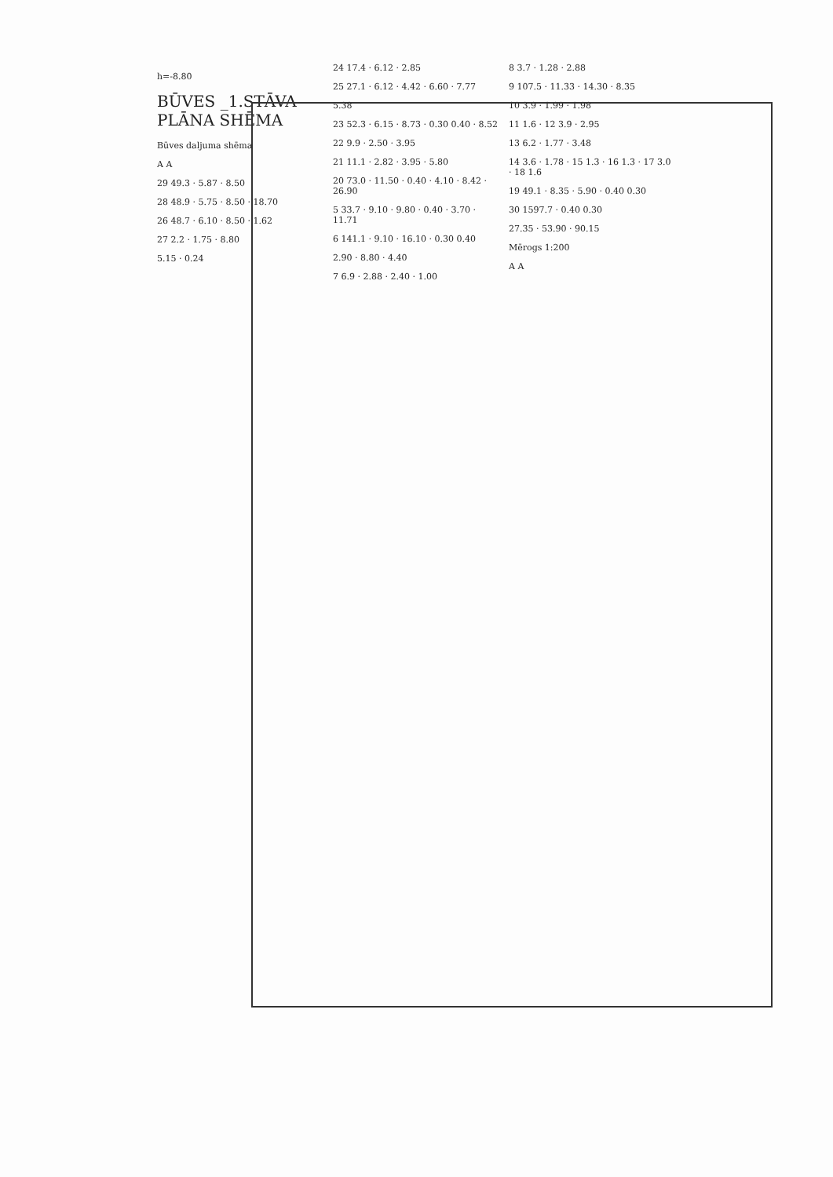h=-8.80
BŪVES _1.STĀVA PLĀNA SHĒMA
Būves daljuma shēma
A A
29 49.3 · 5.87 · 8.50
28 48.9 · 5.75 · 8.50 · 18.70
26 48.7 · 6.10 · 8.50 · 1.62
27 2.2 · 1.75 · 8.80
5.15 · 0.24
24 17.4 · 6.12 · 2.85
25 27.1 · 6.12 · 4.42 · 6.60 · 7.77
5.38
23 52.3 · 6.15 · 8.73 · 0.30 0.40 · 8.52
22 9.9 · 2.50 · 3.95
21 11.1 · 2.82 · 3.95 · 5.80
20 73.0 · 11.50 · 0.40 · 4.10 · 8.42 · 26.90
5 33.7 · 9.10 · 9.80 · 0.40 · 3.70 · 11.71
6 141.1 · 9.10 · 16.10 · 0.30 0.40
2.90 · 8.80 · 4.40
7 6.9 · 2.88 · 2.40 · 1.00
8 3.7 · 1.28 · 2.88
9 107.5 · 11.33 · 14.30 · 8.35
10 3.9 · 1.99 · 1.98
11 1.6 · 12 3.9 · 2.95
13 6.2 · 1.77 · 3.48
14 3.6 · 1.78 · 15 1.3 · 16 1.3 · 17 3.0 · 18 1.6
19 49.1 · 8.35 · 5.90 · 0.40 0.30
30 1597.7 · 0.40 0.30
27.35 · 53.90 · 90.15
Mērogs 1:200
A A